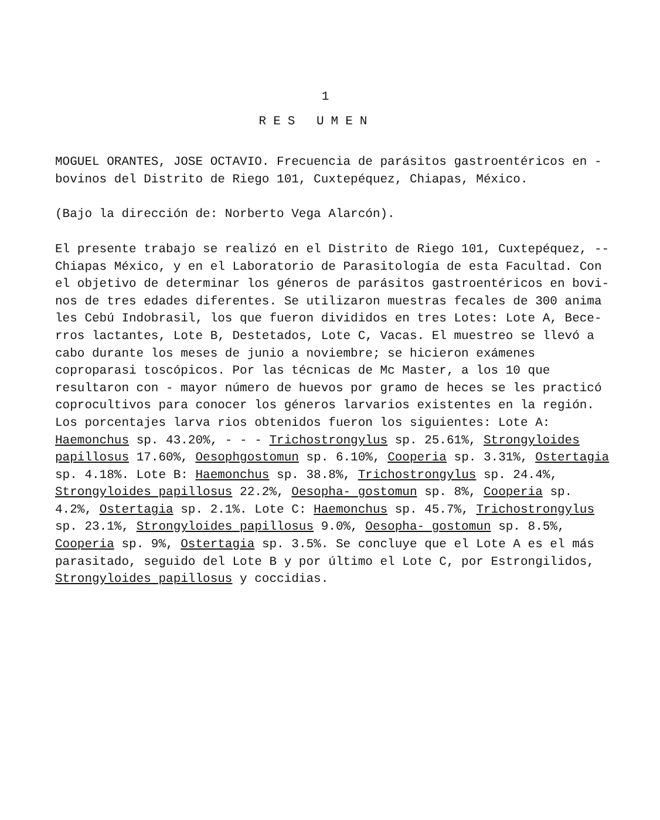1
RES UMEN
MOGUEL ORANTES, JOSE OCTAVIO. Frecuencia de parásitos gastroentéricos en - bovinos del Distrito de Riego 101, Cuxtepéquez, Chiapas, México.
(Bajo la dirección de: Norberto Vega Alarcón).
El presente trabajo se realizó en el Distrito de Riego 101, Cuxtepéquez, -- Chiapas México, y en el Laboratorio de Parasitología de esta Facultad. Con el objetivo de determinar los géneros de parásitos gastroentéricos en bovi- nos de tres edades diferentes. Se utilizaron muestras fecales de 300 anima les Cebú Indobrasil, los que fueron divididos en tres Lotes: Lote A, Bece- rros lactantes, Lote B, Destetados, Lote C, Vacas. El muestreo se llevó a cabo durante los meses de junio a noviembre; se hicieron exámenes coproparasi toscópicos. Por las técnicas de Mc Master, a los 10 que resultaron con - mayor número de huevos por gramo de heces se les practicó coprocultivos para conocer los géneros larvarios existentes en la región. Los porcentajes larva rios obtenidos fueron los siguientes: Lote A: Haemonchus sp. 43.20%, - - - Trichostrongylus sp. 25.61%, Strongyloides papillosus 17.60%, Oesophgostomun sp. 6.10%, Cooperia sp. 3.31%, Ostertagia sp. 4.18%. Lote B: Haemonchus sp. 38.8%, Trichostrongylus sp. 24.4%, Strongyloides papillosus 22.2%, Oesopha- gostomun sp. 8%, Cooperia sp. 4.2%, Ostertagia sp. 2.1%. Lote C: Haemonchus sp. 45.7%, Trichostrongylus sp. 23.1%, Strongyloides papillosus 9.0%, Oesopha- gostomun sp. 8.5%, Cooperia sp. 9%, Ostertagia sp. 3.5%. Se concluye que el Lote A es el más parasitado, seguido del Lote B y por último el Lote C, por Estrongilidos, Strongyloides papillosus y coccidias.